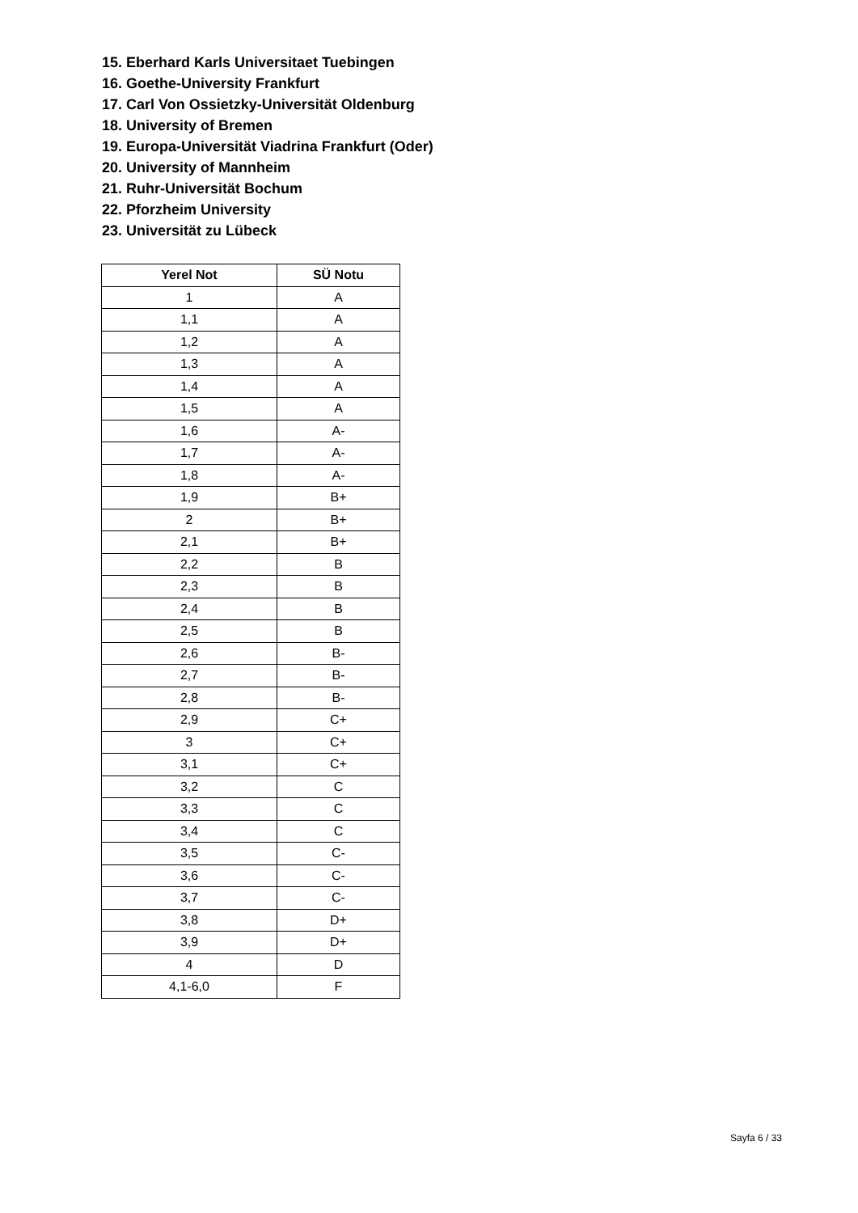15. Eberhard Karls Universitaet Tuebingen
16. Goethe-University Frankfurt
17. Carl Von Ossietzky-Universität Oldenburg
18. University of Bremen
19. Europa-Universität Viadrina Frankfurt (Oder)
20. University of Mannheim
21. Ruhr-Universität Bochum
22. Pforzheim University
23. Universität zu Lübeck
| Yerel Not | SÜ Notu |
| --- | --- |
| 1 | A |
| 1,1 | A |
| 1,2 | A |
| 1,3 | A |
| 1,4 | A |
| 1,5 | A |
| 1,6 | A- |
| 1,7 | A- |
| 1,8 | A- |
| 1,9 | B+ |
| 2 | B+ |
| 2,1 | B+ |
| 2,2 | B |
| 2,3 | B |
| 2,4 | B |
| 2,5 | B |
| 2,6 | B- |
| 2,7 | B- |
| 2,8 | B- |
| 2,9 | C+ |
| 3 | C+ |
| 3,1 | C+ |
| 3,2 | C |
| 3,3 | C |
| 3,4 | C |
| 3,5 | C- |
| 3,6 | C- |
| 3,7 | C- |
| 3,8 | D+ |
| 3,9 | D+ |
| 4 | D |
| 4,1-6,0 | F |
Sayfa 6 / 33